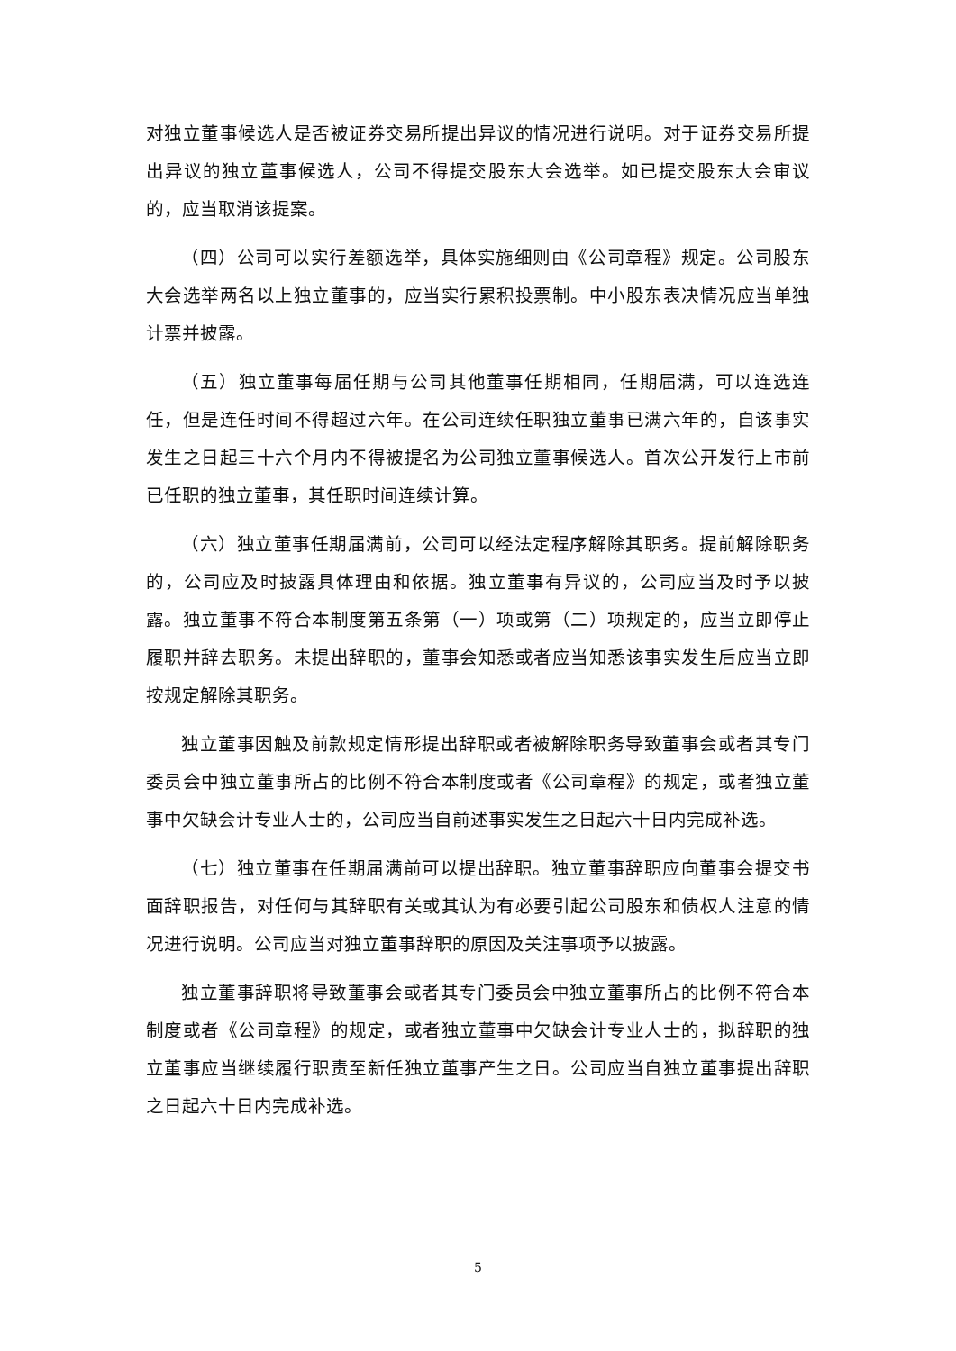对独立董事候选人是否被证券交易所提出异议的情况进行说明。对于证券交易所提出异议的独立董事候选人，公司不得提交股东大会选举。如已提交股东大会审议的，应当取消该提案。
（四）公司可以实行差额选举，具体实施细则由《公司章程》规定。公司股东大会选举两名以上独立董事的，应当实行累积投票制。中小股东表决情况应当单独计票并披露。
（五）独立董事每届任期与公司其他董事任期相同，任期届满，可以连选连任，但是连任时间不得超过六年。在公司连续任职独立董事已满六年的，自该事实发生之日起三十六个月内不得被提名为公司独立董事候选人。首次公开发行上市前已任职的独立董事，其任职时间连续计算。
（六）独立董事任期届满前，公司可以经法定程序解除其职务。提前解除职务的，公司应及时披露具体理由和依据。独立董事有异议的，公司应当及时予以披露。独立董事不符合本制度第五条第（一）项或第（二）项规定的，应当立即停止履职并辞去职务。未提出辞职的，董事会知悉或者应当知悉该事实发生后应当立即按规定解除其职务。
独立董事因触及前款规定情形提出辞职或者被解除职务导致董事会或者其专门委员会中独立董事所占的比例不符合本制度或者《公司章程》的规定，或者独立董事中欠缺会计专业人士的，公司应当自前述事实发生之日起六十日内完成补选。
（七）独立董事在任期届满前可以提出辞职。独立董事辞职应向董事会提交书面辞职报告，对任何与其辞职有关或其认为有必要引起公司股东和债权人注意的情况进行说明。公司应当对独立董事辞职的原因及关注事项予以披露。
独立董事辞职将导致董事会或者其专门委员会中独立董事所占的比例不符合本制度或者《公司章程》的规定，或者独立董事中欠缺会计专业人士的，拟辞职的独立董事应当继续履行职责至新任独立董事产生之日。公司应当自独立董事提出辞职之日起六十日内完成补选。
5